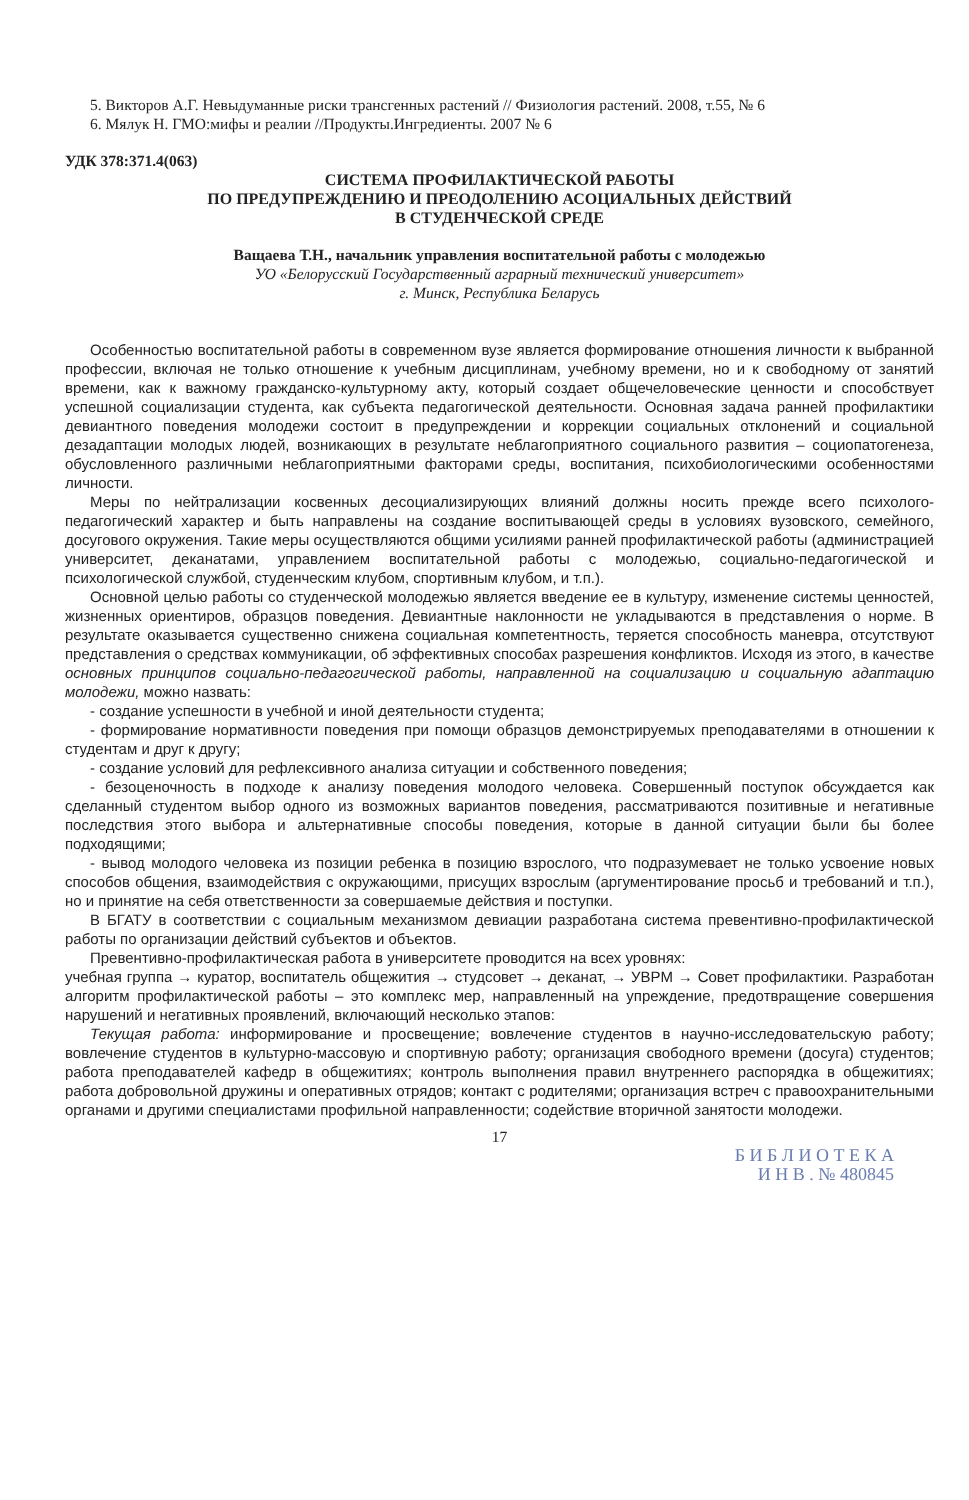5. Викторов А.Г. Невыдуманные риски трансгенных растений // Физиология растений. 2008, т.55, № 6
6. Мялук Н. ГМО:мифы и реалии //Продукты.Ингредиенты. 2007 № 6
УДК 378:371.4(063)
СИСТЕМА ПРОФИЛАКТИЧЕСКОЙ РАБОТЫ
ПО ПРЕДУПРЕЖДЕНИЮ И ПРЕОДОЛЕНИЮ АСОЦИАЛЬНЫХ ДЕЙСТВИЙ
В СТУДЕНЧЕСКОЙ СРЕДЕ
Ващаева Т.Н., начальник управления воспитательной работы с молодежью
УО «Белорусский Государственный аграрный технический университет»
г. Минск, Республика Беларусь
Особенностью воспитательной работы в современном вузе является формирование отношения личности к выбранной профессии, включая не только отношение к учебным дисциплинам, учебному времени, но и к свободному от занятий времени, как к важному гражданско-культурному акту, который создает общечеловеческие ценности и способствует успешной социализации студента, как субъекта педагогической деятельности. Основная задача ранней профилактики девиантного поведения молодежи состоит в предупреждении и коррекции социальных отклонений и социальной дезадаптации молодых людей, возникающих в результате неблагоприятного социального развития – социопатогенеза, обусловленного различными неблагоприятными факторами среды, воспитания, психобиологическими особенностями личности.
Меры по нейтрализации косвенных десоциализирующих влияний должны носить прежде всего психолого-педагогический характер и быть направлены на создание воспитывающей среды в условиях вузовского, семейного, досугового окружения. Такие меры осуществляются общими усилиями ранней профилактической работы (администрацией университет, деканатами, управлением воспитательной работы с молодежью, социально-педагогической и психологической службой, студенческим клубом, спортивным клубом, и т.п.).
Основной целью работы со студенческой молодежью является введение ее в культуру, изменение системы ценностей, жизненных ориентиров, образцов поведения. Девиантные наклонности не укладываются в представления о норме. В результате оказывается существенно снижена социальная компетентность, теряется способность маневра, отсутствуют представления о средствах коммуникации, об эффективных способах разрешения конфликтов. Исходя из этого, в качестве основных принципов социально-педагогической работы, направленной на социализацию и социальную адаптацию молодежи, можно назвать:
- создание успешности в учебной и иной деятельности студента;
- формирование нормативности поведения при помощи образцов демонстрируемых преподавателями в отношении к студентам и друг к другу;
- создание условий для рефлексивного анализа ситуации и собственного поведения;
- безоценочность в подходе к анализу поведения молодого человека. Совершенный поступок обсуждается как сделанный студентом выбор одного из возможных вариантов поведения, рассматриваются позитивные и негативные последствия этого выбора и альтернативные способы поведения, которые в данной ситуации были бы более подходящими;
- вывод молодого человека из позиции ребенка в позицию взрослого, что подразумевает не только усвоение новых способов общения, взаимодействия с окружающими, присущих взрослым (аргументирование просьб и требований и т.п.), но и принятие на себя ответственности за совершаемые действия и поступки.
В БГАТУ в соответствии с социальным механизмом девиации разработана система превентивно-профилактической работы по организации действий субъектов и объектов.
Превентивно-профилактическая работа в университете проводится на всех уровнях:
учебная группа → куратор, воспитатель общежития → студсовет → деканат, → УВРМ → Совет профилактики. Разработан алгоритм профилактической работы – это комплекс мер, направленный на упреждение, предотвращение совершения нарушений и негативных проявлений, включающий несколько этапов:
Текущая работа: информирование и просвещение; вовлечение студентов в научно-исследовательскую работу; вовлечение студентов в культурно-массовую и спортивную работу; организация свободного времени (досуга) студентов; работа преподавателей кафедр в общежитиях; контроль выполнения правил внутреннего распорядка в общежитиях; работа добровольной дружины и оперативных отрядов; контакт с родителями; организация встреч с правоохранительными органами и другими специалистами профильной направленности; содействие вторичной занятости молодежи.
17
Б И Б Л И О Т Е К А
И Н В . № 480845